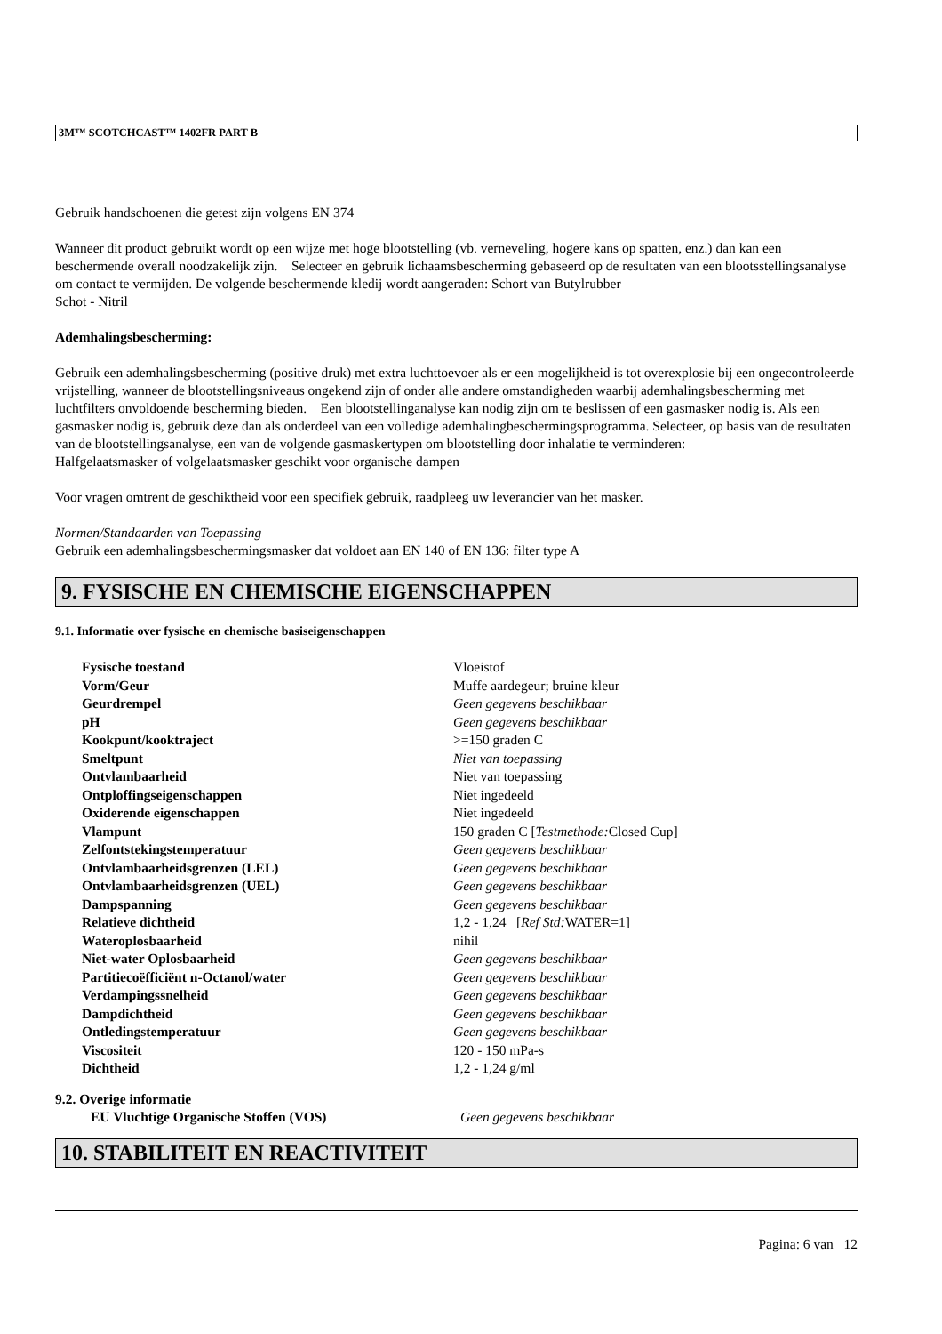3M™ SCOTCHCAST™ 1402FR PART B
Gebruik handschoenen die getest zijn volgens EN 374
Wanneer dit product gebruikt wordt op een wijze met hoge blootstelling (vb. verneveling, hogere kans op spatten, enz.) dan kan een beschermende overall noodzakelijk zijn. Selecteer en gebruik lichaamsbescherming gebaseerd op de resultaten van een blootsstellingsanalyse om contact te vermijden. De volgende beschermende kledij wordt aangeraden: Schort van Butylrubber
Schot - Nitril
Ademhalingsbescherming:
Gebruik een ademhalingsbescherming (positive druk) met extra luchttoevoer als er een mogelijkheid is tot overexplosie bij een ongecontroleerde vrijstelling, wanneer de blootstellingsniveaus ongekend zijn of onder alle andere omstandigheden waarbij ademhalingsbescherming met luchtfilters onvoldoende bescherming bieden. Een blootstellinganalyse kan nodig zijn om te beslissen of een gasmasker nodig is. Als een gasmasker nodig is, gebruik deze dan als onderdeel van een volledige ademhalingbeschermingsprogramma. Selecteer, op basis van de resultaten van de blootstellingsanalyse, een van de volgende gasmaskertypen om blootstelling door inhalatie te verminderen:
Halfgelaatsmasker of volgelaatsmasker geschikt voor organische dampen
Voor vragen omtrent de geschiktheid voor een specifiek gebruik, raadpleeg uw leverancier van het masker.
Normen/Standaarden van Toepassing
Gebruik een ademhalingsbeschermingsmasker dat voldoet aan EN 140 of EN 136: filter type A
9. FYSISCHE EN CHEMISCHE EIGENSCHAPPEN
9.1. Informatie over fysische en chemische basiseigenschappen
| Fysische toestand | Vloeistof |
| Vorm/Geur | Muffe aardegeur; bruine kleur |
| Geurdrempel | Geen gegevens beschikbaar |
| pH | Geen gegevens beschikbaar |
| Kookpunt/kooktraject | >=150 graden C |
| Smeltpunt | Niet van toepassing |
| Ontvlambaarheid | Niet van toepassing |
| Ontploffingseigenschappen | Niet ingedeeld |
| Oxiderende eigenschappen | Niet ingedeeld |
| Vlampunt | 150 graden C [ Testmethode: Closed Cup] |
| Zelfontstekingstemperatuur | Geen gegevens beschikbaar |
| Ontvlambaarheidsgrenzen (LEL) | Geen gegevens beschikbaar |
| Ontvlambaarheidsgrenzen (UEL) | Geen gegevens beschikbaar |
| Dampspanning | Geen gegevens beschikbaar |
| Relatieve dichtheid | 1,2 - 1,24 [ Ref Std: WATER=1] |
| Wateroplosbaarheid | nihil |
| Niet-water Oplosbaarheid | Geen gegevens beschikbaar |
| Partitiecoëfficiënt n-Octanol/water | Geen gegevens beschikbaar |
| Verdampingssnelheid | Geen gegevens beschikbaar |
| Dampdichtheid | Geen gegevens beschikbaar |
| Ontledingstemperatuur | Geen gegevens beschikbaar |
| Viscositeit | 120 - 150 mPa-s |
| Dichtheid | 1,2 - 1,24 g/ml |
9.2. Overige informatie
| EU Vluchtige Organische Stoffen (VOS) | Geen gegevens beschikbaar |
10. STABILITEIT EN REACTIVITEIT
Pagina: 6 van 12